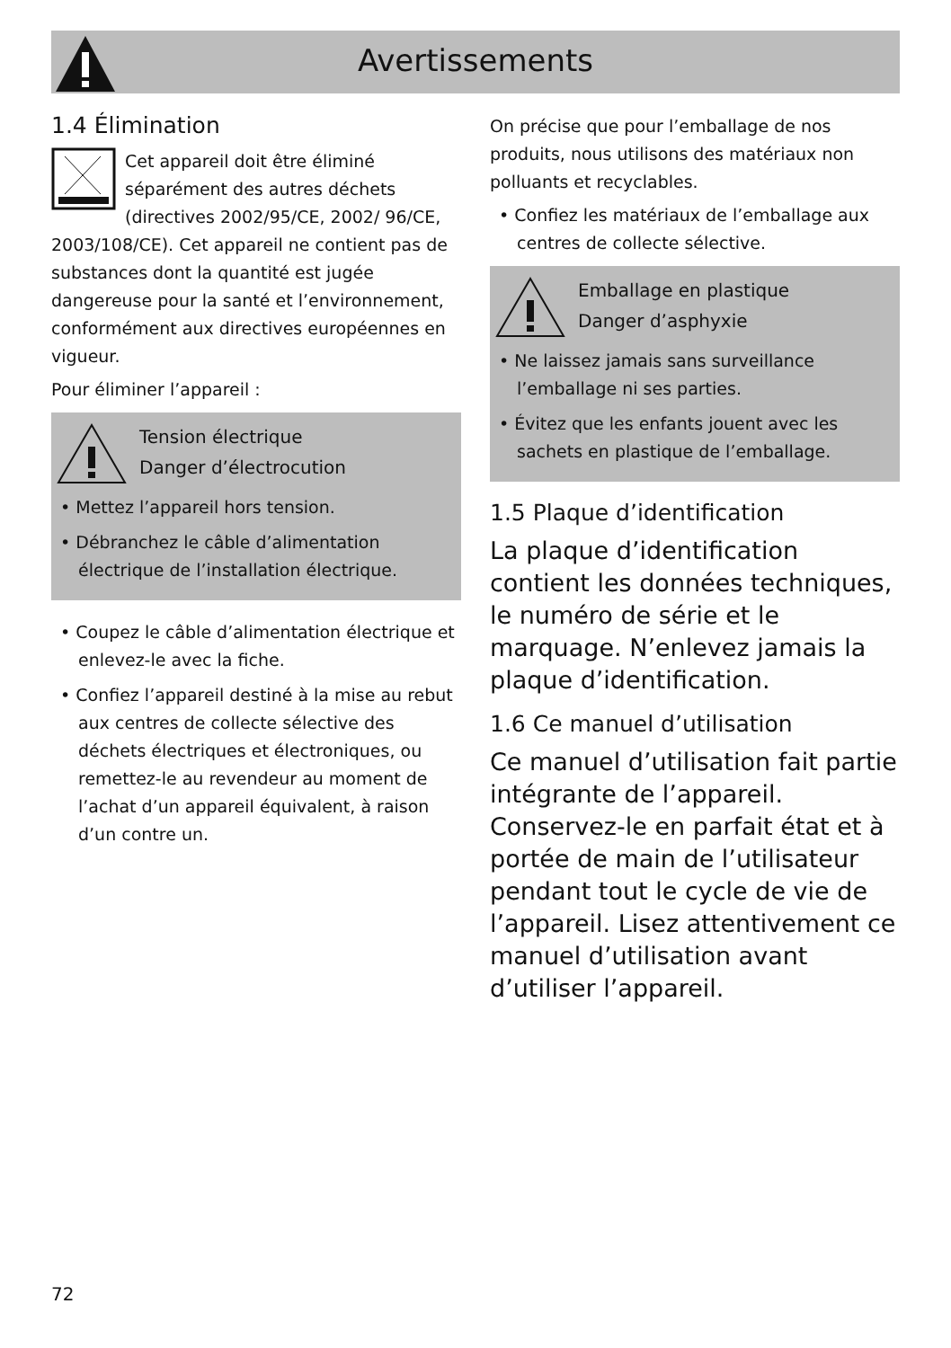Avertissements
1.4 Élimination
Cet appareil doit être éliminé séparément des autres déchets (directives 2002/95/CE, 2002/ 96/CE, 2003/108/CE). Cet appareil ne contient pas de substances dont la quantité est jugée dangereuse pour la santé et l’environnement, conformément aux directives européennes en vigueur.
Pour éliminer l’appareil :
Tension électrique
Danger d’électrocution
• Mettez l’appareil hors tension.
• Débranchez le câble d’alimentation électrique de l’installation électrique.
• Coupez le câble d’alimentation électrique et enlevez-le avec la fiche.
• Confiez l’appareil destiné à la mise au rebut aux centres de collecte sélective des déchets électriques et électroniques, ou remettez-le au revendeur au moment de l’achat d’un appareil équivalent, à raison d’un contre un.
On précise que pour l’emballage de nos produits, nous utilisons des matériaux non polluants et recyclables.
• Confiez les matériaux de l’emballage aux centres de collecte sélective.
Emballage en plastique
Danger d’asphyxie
• Ne laissez jamais sans surveillance l’emballage ni ses parties.
• Évitez que les enfants jouent avec les sachets en plastique de l’emballage.
1.5 Plaque d’identification
La plaque d’identification contient les données techniques, le numéro de série et le marquage. N’enlevez jamais la plaque d’identification.
1.6 Ce manuel d’utilisation
Ce manuel d’utilisation fait partie intégrante de l’appareil. Conservez-le en parfait état et à portée de main de l’utilisateur pendant tout le cycle de vie de l’appareil. Lisez attentivement ce manuel d’utilisation avant d’utiliser l’appareil.
72